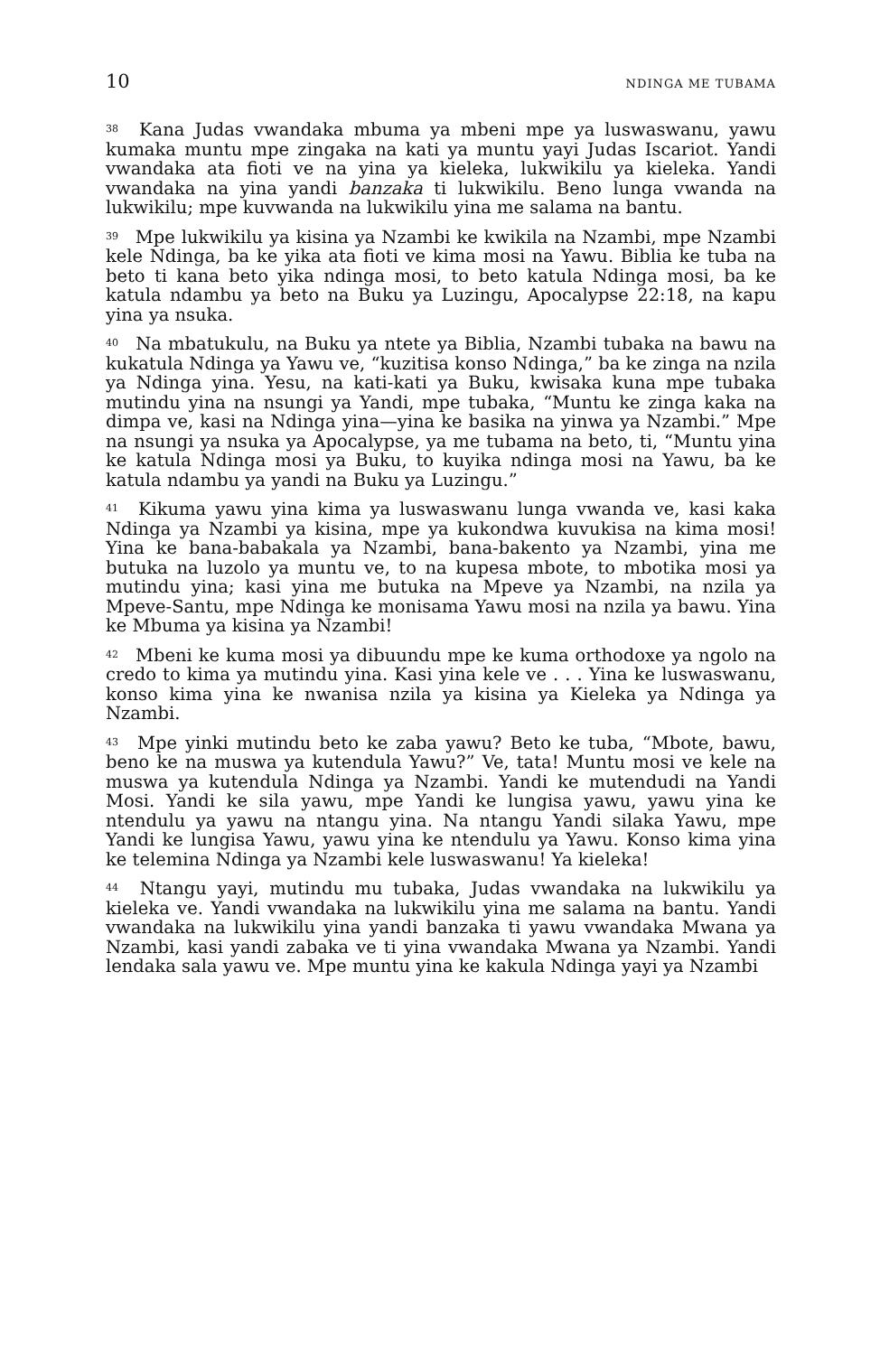10 NDINGA ME TUBAMA
<sup>38</sup> Kana Judas vwandaka mbuma ya mbeni mpe ya luswaswanu, yawu kumaka muntu mpe zingaka na kati ya muntu yayi Judas Iscariot. Yandi vwandaka ata fioti ve na yina ya kieleka, lukwikilu ya kieleka. Yandi vwandaka na yina yandi banzaka ti lukwikilu. Beno lunga vwanda na lukwikilu; mpe kuvwanda na lukwikilu yina me salama na bantu.
<sup>39</sup> Mpe lukwikilu ya kisina ya Nzambi ke kwikila na Nzambi, mpe Nzambi kele Ndinga, ba ke yika ata fioti ve kima mosi na Yawu. Biblia ke tuba na beto ti kana beto yika ndinga mosi, to beto katula Ndinga mosi, ba ke katula ndambu ya beto na Buku ya Luzingu, Apocalypse 22:18, na kapu yina ya nsuka.
<sup>40</sup> Na mbatukulu, na Buku ya ntete ya Biblia, Nzambi tubaka na bawu na kukatula Ndinga ya Yawu ve, “kuzitisa konso Ndinga,” ba ke zinga na nzila ya Ndinga yina. Yesu, na kati-kati ya Buku, kwisaka kuna mpe tubaka mutindu yina na nsungi ya Yandi, mpe tubaka, “Muntu ke zinga kaka na dimpa ve, kasi na Ndinga yina—yina ke basika na yinwa ya Nzambi.” Mpe na nsungi ya nsuka ya Apocalypse, ya me tubama na beto, ti, “Muntu yina ke katula Ndinga mosi ya Buku, to kuyika ndinga mosi na Yawu, ba ke katula ndambu ya yandi na Buku ya Luzingu.”
<sup>41</sup> Kikuma yawu yina kima ya luswaswanu lunga vwanda ve, kasi kaka Ndinga ya Nzambi ya kisina, mpe ya kukondwa kuvukisa na kima mosi! Yina ke bana-babakala ya Nzambi, bana-bakento ya Nzambi, yina me butuka na luzolo ya muntu ve, to na kupesa mbote, to mbotika mosi ya mutindu yina; kasi yina me butuka na Mpeve ya Nzambi, na nzila ya Mpeve-Santu, mpe Ndinga ke monisama Yawu mosi na nzila ya bawu. Yina ke Mbuma ya kisina ya Nzambi!
<sup>42</sup> Mbeni ke kuma mosi ya dibuundu mpe ke kuma orthodoxe ya ngolo na credo to kima ya mutindu yina. Kasi yina kele ve . . . Yina ke luswaswanu, konso kima yina ke nwanisa nzila ya kisina ya Kieleka ya Ndinga ya Nzambi.
<sup>43</sup> Mpe yinki mutindu beto ke zaba yawu? Beto ke tuba, “Mbote, bawu, beno ke na muswa ya kutendula Yawu?” Ve, tata! Muntu mosi ve kele na muswa ya kutendula Ndinga ya Nzambi. Yandi ke mutendudi na Yandi Mosi. Yandi ke sila yawu, mpe Yandi ke lungisa yawu, yawu yina ke ntendulu ya yawu na ntangu yina. Na ntangu Yandi silaka Yawu, mpe Yandi ke lungisa Yawu, yawu yina ke ntendulu ya Yawu. Konso kima yina ke telemina Ndinga ya Nzambi kele luswaswanu! Ya kieleka!
<sup>44</sup> Ntangu yayi, mutindu mu tubaka, Judas vwandaka na lukwikilu ya kieleka ve. Yandi vwandaka na lukwikilu yina me salama na bantu. Yandi vwandaka na lukwikilu yina yandi banzaka ti yawu vwandaka Mwana ya Nzambi, kasi yandi zabaka ve ti yina vwandaka Mwana ya Nzambi. Yandi lendaka sala yawu ve. Mpe muntu yina ke kakula Ndinga yayi ya Nzambi